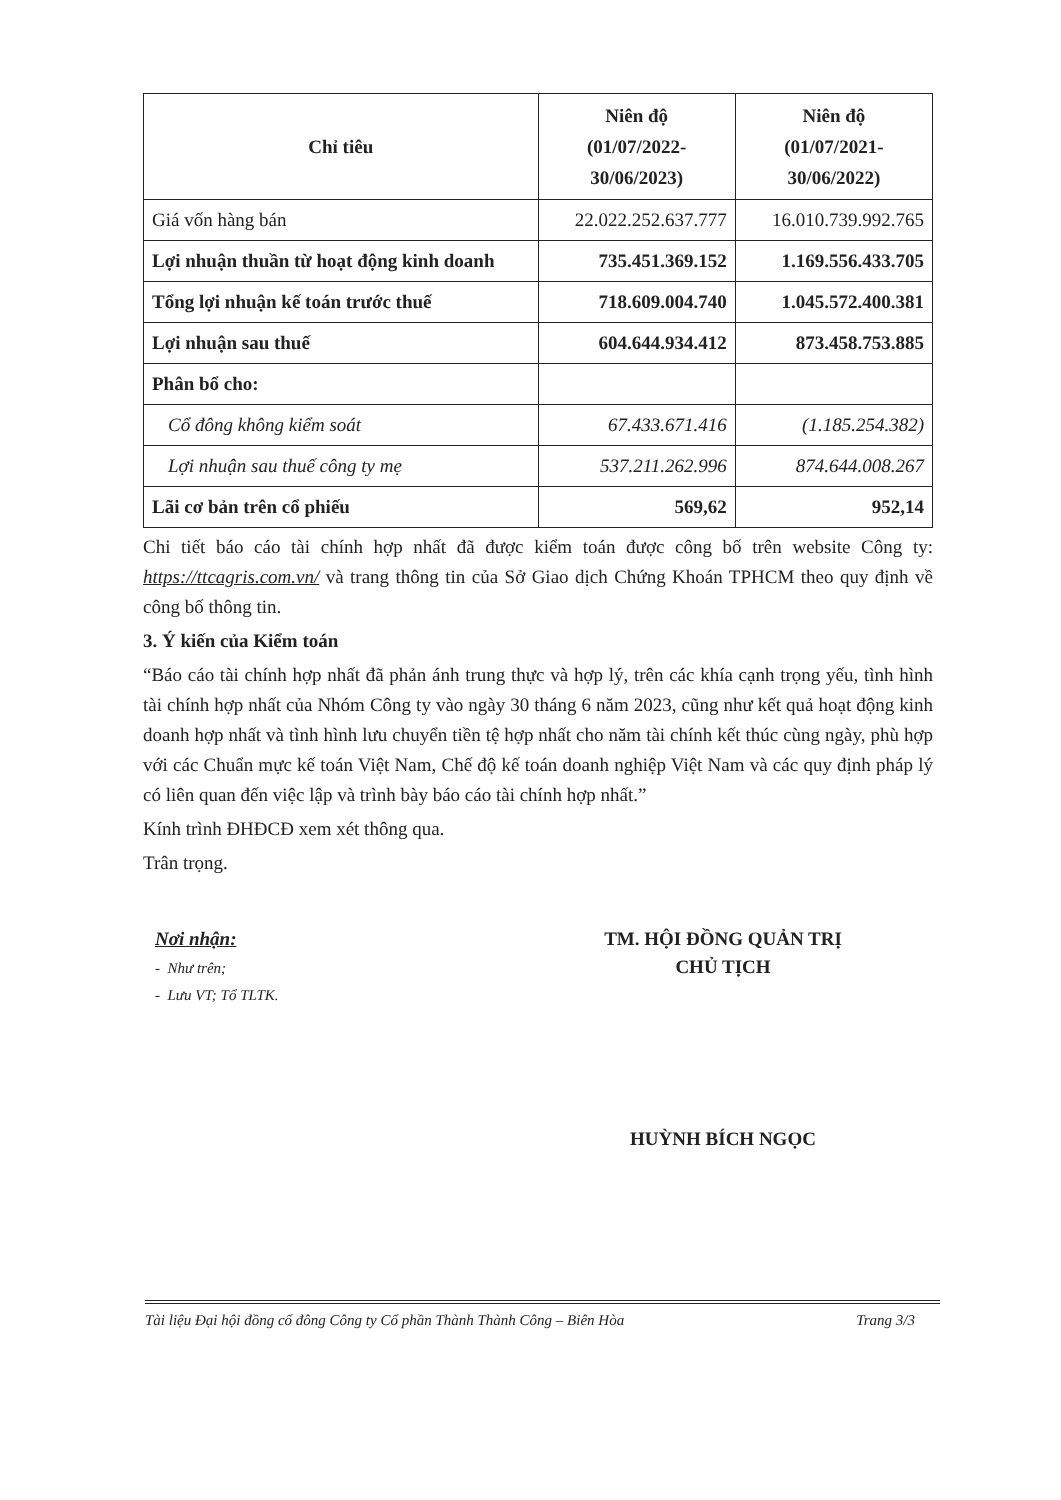| Chỉ tiêu | Niên độ (01/07/2022- 30/06/2023) | Niên độ (01/07/2021- 30/06/2022) |
| --- | --- | --- |
| Giá vốn hàng bán | 22.022.252.637.777 | 16.010.739.992.765 |
| Lợi nhuận thuần từ hoạt động kinh doanh | 735.451.369.152 | 1.169.556.433.705 |
| Tổng lợi nhuận kế toán trước thuế | 718.609.004.740 | 1.045.572.400.381 |
| Lợi nhuận sau thuế | 604.644.934.412 | 873.458.753.885 |
| Phân bổ cho: | | |
| Cổ đông không kiểm soát | 67.433.671.416 | (1.185.254.382) |
| Lợi nhuận sau thuế công ty mẹ | 537.211.262.996 | 874.644.008.267 |
| Lãi cơ bản trên cổ phiếu | 569,62 | 952,14 |
Chi tiết báo cáo tài chính hợp nhất đã được kiểm toán được công bố trên website Công ty: https://ttcagris.com.vn/ và trang thông tin của Sở Giao dịch Chứng Khoán TPHCM theo quy định về công bố thông tin.
3. Ý kiến của Kiểm toán
“Báo cáo tài chính hợp nhất đã phản ánh trung thực và hợp lý, trên các khía cạnh trọng yếu, tình hình tài chính hợp nhất của Nhóm Công ty vào ngày 30 tháng 6 năm 2023, cũng như kết quả hoạt động kinh doanh hợp nhất và tình hình lưu chuyển tiền tệ hợp nhất cho năm tài chính kết thúc cùng ngày, phù hợp với các Chuẩn mực kế toán Việt Nam, Chế độ kế toán doanh nghiệp Việt Nam và các quy định pháp lý có liên quan đến việc lập và trình bày báo cáo tài chính hợp nhất.”
Kính trình ĐHĐCĐ xem xét thông qua.
Trân trọng.
Nơi nhận:
- Như trên;
- Lưu VT; Tổ TLTK.
TM. HỘI ĐỒNG QUẢN TRỊ
CHỦ TỊCH
HUỲNH BÍCH NGỌC
Tài liệu Đại hội đồng cổ đông Công ty Cổ phần Thành Thành Công – Biên Hòa Trang 3/3